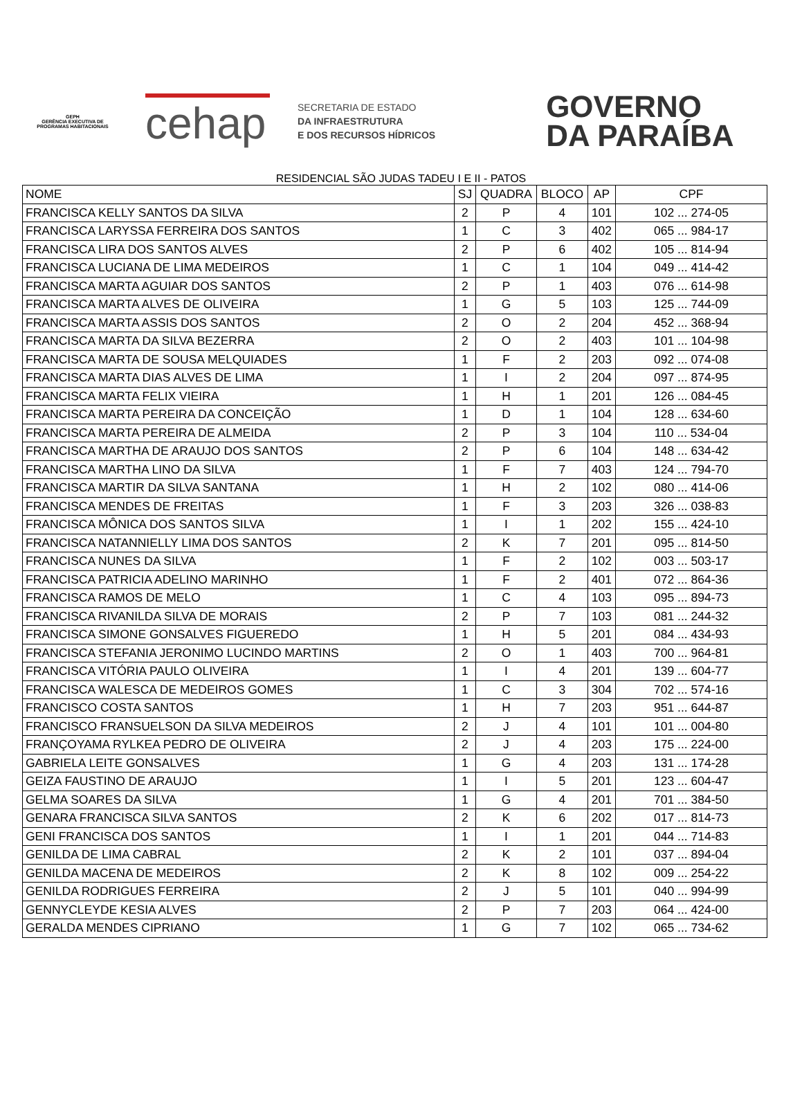GEPH
GERÊNCIA EXECUTIVA DE PROGRAMAS HABITACIONAIS
cehap
SECRETARIA DE ESTADO
DA INFRAESTRUTURA
E DOS RECURSOS HÍDRICOS
GOVERNO
DA PARAÍBA
RESIDENCIAL SÃO JUDAS TADEU I E II - PATOS
| NOME | SJ | QUADRA | BLOCO | AP | CPF |
| --- | --- | --- | --- | --- | --- |
| FRANCISCA KELLY SANTOS DA SILVA | 2 | P | 4 | 101 | 102 ... 274-05 |
| FRANCISCA LARYSSA FERREIRA DOS SANTOS | 1 | C | 3 | 402 | 065 ... 984-17 |
| FRANCISCA LIRA DOS SANTOS ALVES | 2 | P | 6 | 402 | 105 ... 814-94 |
| FRANCISCA LUCIANA DE LIMA MEDEIROS | 1 | C | 1 | 104 | 049 ... 414-42 |
| FRANCISCA MARTA AGUIAR DOS SANTOS | 2 | P | 1 | 403 | 076 ... 614-98 |
| FRANCISCA MARTA ALVES DE OLIVEIRA | 1 | G | 5 | 103 | 125 ... 744-09 |
| FRANCISCA MARTA ASSIS DOS SANTOS | 2 | O | 2 | 204 | 452 ... 368-94 |
| FRANCISCA MARTA DA SILVA BEZERRA | 2 | O | 2 | 403 | 101 ... 104-98 |
| FRANCISCA MARTA DE SOUSA MELQUIADES | 1 | F | 2 | 203 | 092 ... 074-08 |
| FRANCISCA MARTA DIAS ALVES DE LIMA | 1 | I | 2 | 204 | 097 ... 874-95 |
| FRANCISCA MARTA FELIX VIEIRA | 1 | H | 1 | 201 | 126 ... 084-45 |
| FRANCISCA MARTA PEREIRA DA CONCEIÇÃO | 1 | D | 1 | 104 | 128 ... 634-60 |
| FRANCISCA MARTA PEREIRA DE ALMEIDA | 2 | P | 3 | 104 | 110 ... 534-04 |
| FRANCISCA MARTHA DE ARAUJO DOS SANTOS | 2 | P | 6 | 104 | 148 ... 634-42 |
| FRANCISCA MARTHA LINO DA SILVA | 1 | F | 7 | 403 | 124 ... 794-70 |
| FRANCISCA MARTIR DA SILVA SANTANA | 1 | H | 2 | 102 | 080 ... 414-06 |
| FRANCISCA MENDES DE FREITAS | 1 | F | 3 | 203 | 326 ... 038-83 |
| FRANCISCA MÔNICA DOS SANTOS SILVA | 1 | I | 1 | 202 | 155 ... 424-10 |
| FRANCISCA NATANNIELLY LIMA DOS SANTOS | 2 | K | 7 | 201 | 095 ... 814-50 |
| FRANCISCA NUNES DA SILVA | 1 | F | 2 | 102 | 003 ... 503-17 |
| FRANCISCA PATRICIA ADELINO MARINHO | 1 | F | 2 | 401 | 072 ... 864-36 |
| FRANCISCA RAMOS DE MELO | 1 | C | 4 | 103 | 095 ... 894-73 |
| FRANCISCA RIVANILDA SILVA DE MORAIS | 2 | P | 7 | 103 | 081 ... 244-32 |
| FRANCISCA SIMONE GONSALVES FIGUEREDO | 1 | H | 5 | 201 | 084 ... 434-93 |
| FRANCISCA STEFANIA JERONIMO LUCINDO MARTINS | 2 | O | 1 | 403 | 700 ... 964-81 |
| FRANCISCA VITÓRIA PAULO OLIVEIRA | 1 | I | 4 | 201 | 139 ... 604-77 |
| FRANCISCA WALESCA DE MEDEIROS GOMES | 1 | C | 3 | 304 | 702 ... 574-16 |
| FRANCISCO COSTA SANTOS | 1 | H | 7 | 203 | 951 ... 644-87 |
| FRANCISCO FRANSUELSON DA SILVA MEDEIROS | 2 | J | 4 | 101 | 101 ... 004-80 |
| FRANÇOYAMA RYLKEA PEDRO DE OLIVEIRA | 2 | J | 4 | 203 | 175 ... 224-00 |
| GABRIELA LEITE GONSALVES | 1 | G | 4 | 203 | 131 ... 174-28 |
| GEIZA FAUSTINO DE ARAUJO | 1 | I | 5 | 201 | 123 ... 604-47 |
| GELMA SOARES DA SILVA | 1 | G | 4 | 201 | 701 ... 384-50 |
| GENARA FRANCISCA SILVA SANTOS | 2 | K | 6 | 202 | 017 ... 814-73 |
| GENI FRANCISCA DOS SANTOS | 1 | I | 1 | 201 | 044 ... 714-83 |
| GENILDA DE LIMA CABRAL | 2 | K | 2 | 101 | 037 ... 894-04 |
| GENILDA MACENA DE MEDEIROS | 2 | K | 8 | 102 | 009 ... 254-22 |
| GENILDA RODRIGUES FERREIRA | 2 | J | 5 | 101 | 040 ... 994-99 |
| GENNYCLEYDE KESIA ALVES | 2 | P | 7 | 203 | 064 ... 424-00 |
| GERALDA MENDES CIPRIANO | 1 | G | 7 | 102 | 065 ... 734-62 |